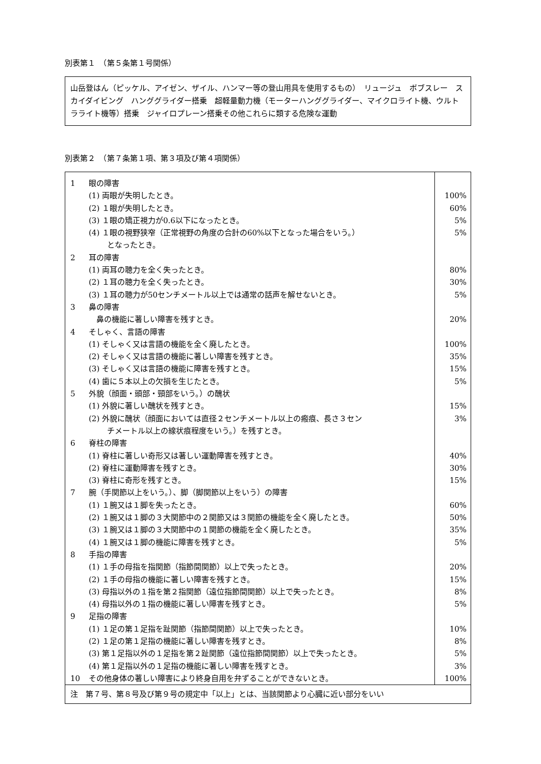別表第１　（第５条第１号関係）
山岳登はん（ピッケル、アイゼン、ザイル、ハンマー等の登山用具を使用するもの）　リュージュ　ボブスレー　スカイダイビング　ハンググライダー搭乗　超軽量動力機（モーターハンググライダー、マイクロライト機、ウルトラライト機等）搭乗　ジャイロプレーン搭乗その他これらに類する危険な運動
別表第２　（第７条第１項、第３項及び第４項関係）
| 1 眼の障害 (1) 両眼が失明したとき。 (2) １眼が失明したとき。 (3) １眼の矯正視力が0.6以下になったとき。 (4) １眼の視野狭窄（正常視野の角度の合計の60%以下となった場合をいう。） となったとき。 2 耳の障害 (1) 両耳の聴力を全く失ったとき。 (2) １耳の聴力を全く失ったとき。 (3) １耳の聴力が50センチメートル以上では通常の話声を解せないとき。 3 鼻の障害 鼻の機能に著しい障害を残すとき。 4 そしゃく、言語の障害 (1) そしゃく又は言語の機能を全く廃したとき。 (2) そしゃく又は言語の機能に著しい障害を残すとき。 (3) そしゃく又は言語の機能に障害を残すとき。 (4) 歯に５本以上の欠損を生じたとき。 5 外貌（顔面・頭部・頸部をいう。）の醜状 (1) 外貌に著しい醜状を残すとき。 (2) 外貌に醜状（顔面においては直径２センチメートル以上の瘢痕、長さ３セン チメートル以上の線状痕程度をいう。）を残すとき。 6 脊柱の障害 (1) 脊柱に著しい奇形又は著しい運動障害を残すとき。 (2) 脊柱に運動障害を残すとき。 (3) 脊柱に奇形を残すとき。 7 腕（手関節以上をいう。）、脚（脚関節以上をいう）の障害 (1) １腕又は１脚を失ったとき。 (2) １腕又は１脚の３大関節中の２関節又は３関節の機能を全く廃したとき。 (3) １腕又は１脚の３大関節中の１関節の機能を全く廃したとき。 (4) １腕又は１脚の機能に障害を残すとき。 8 手指の障害 (1) １手の母指を指関節（指節間関節）以上で失ったとき。 (2) １手の母指の機能に著しい障害を残すとき。 (3) 母指以外の１指を第２指関節（遠位指節間関節）以上で失ったとき。 (4) 母指以外の１指の機能に著しい障害を残すとき。 9 足指の障害 (1) １足の第１足指を趾関節（指節間関節）以上で失ったとき。 (2) １足の第１足指の機能に著しい障害を残すとき。 (3) 第１足指以外の１足指を第２趾関節（遠位指節間関節）以上で失ったとき。 (4) 第１足指以外の１足指の機能に著しい障害を残すとき。 10 その他身体の著しい障害により終身自用を弁ずることができないとき。 | 100% 60% 5% 5% 80% 30% 5% 20% 100% 35% 15% 5% 15% 3% 40% 30% 15% 60% 50% 35% 5% 20% 15% 8% 5% 10% 8% 5% 3% 100% |
| 注 第７号、第８号及び第９号の規定中「以上」とは、当該関節より心臓に近い部分をいい | |